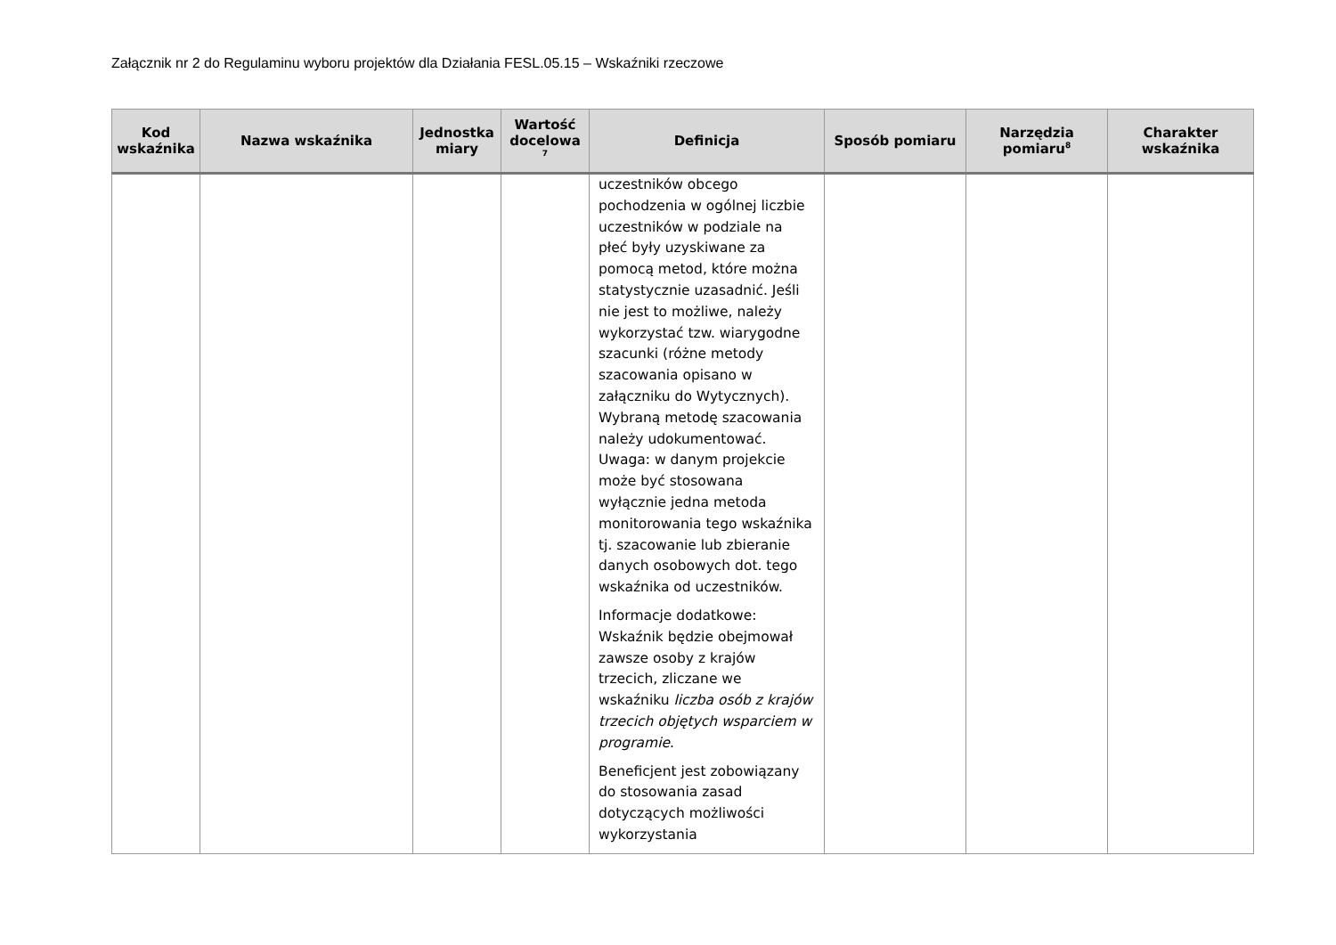Załącznik nr 2 do Regulaminu wyboru projektów dla Działania FESL.05.15 – Wskaźniki rzeczowe
| Kod wskaźnika | Nazwa wskaźnika | Jednostka miary | Wartość docelowa <sup>7</sup> | Definicja | Sposób pomiaru | Narzędzia pomiaru<sup>8</sup> | Charakter wskaźnika |
| --- | --- | --- | --- | --- | --- | --- | --- |
| | | | | uczestników obcego pochodzenia w ogólnej liczbie uczestników w podziale na płeć były uzyskiwane za pomocą metod, które można statystycznie uzasadnić. Jeśli nie jest to możliwe, należy wykorzystać tzw. wiarygodne szacunki (różne metody szacowania opisano w załączniku do Wytycznych). Wybraną metodę szacowania należy udokumentować. Uwaga: w danym projekcie może być stosowana wyłącznie jedna metoda monitorowania tego wskaźnika tj. szacowanie lub zbieranie danych osobowych dot. tego wskaźnika od uczestników. Informacje dodatkowe: Wskaźnik będzie obejmował zawsze osoby z krajów trzecich, zliczane we wskaźniku liczba osób z krajów trzecich objętych wsparciem w programie . Beneficjent jest zobowiązany do stosowania zasad dotyczących możliwości wykorzystania | | | |